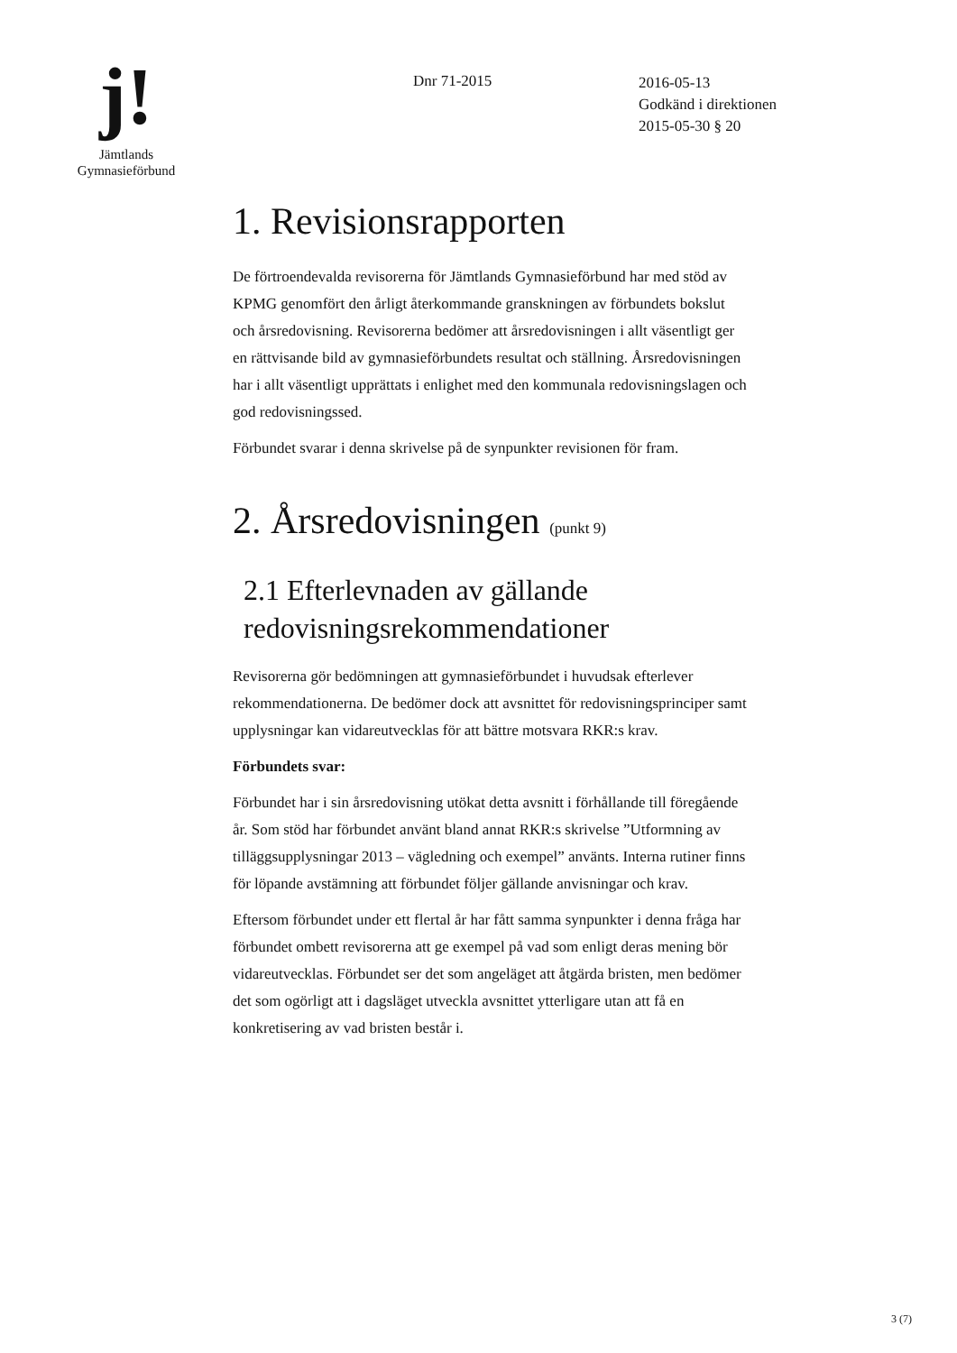j!
Jämtlands
Gymnasieförbund
Dnr 71-2015
2016-05-13
Godkänd i direktionen
2015-05-30 § 20
1. Revisionsrapporten
De förtroendevalda revisorerna för Jämtlands Gymnasieförbund har med stöd av KPMG genomfört den årligt återkommande granskningen av förbundets bokslut och årsredovisning. Revisorerna bedömer att årsredovisningen i allt väsentligt ger en rättvisande bild av gymnasieförbundets resultat och ställning. Årsredovisningen har i allt väsentligt upprättats i enlighet med den kommunala redovisningslagen och god redovisningssed.
Förbundet svarar i denna skrivelse på de synpunkter revisionen för fram.
2. Årsredovisningen (punkt 9)
2.1 Efterlevnaden av gällande redovisningsrekommendationer
Revisorerna gör bedömningen att gymnasieförbundet i huvudsak efterlever rekommendationerna. De bedömer dock att avsnittet för redovisningsprinciper samt upplysningar kan vidareutvecklas för att bättre motsvara RKR:s krav.
Förbundets svar:
Förbundet har i sin årsredovisning utökat detta avsnitt i förhållande till föregående år. Som stöd har förbundet använt bland annat RKR:s skrivelse ”Utformning av tilläggsupplysningar 2013 – vägledning och exempel” använts. Interna rutiner finns för löpande avstämning att förbundet följer gällande anvisningar och krav.
Eftersom förbundet under ett flertal år har fått samma synpunkter i denna fråga har förbundet ombett revisorerna att ge exempel på vad som enligt deras mening bör vidareutvecklas. Förbundet ser det som angeläget att åtgärda bristen, men bedömer det som ogörligt att i dagsläget utveckla avsnittet ytterligare utan att få en konkretisering av vad bristen består i.
3 (7)